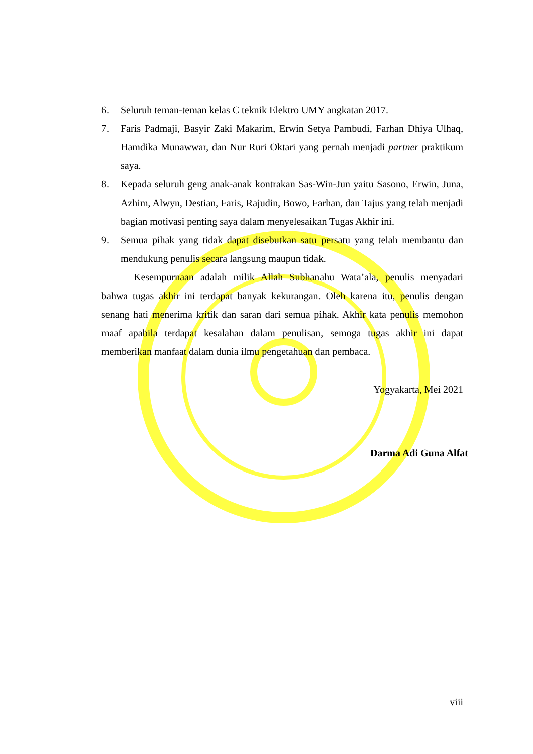6. Seluruh teman-teman kelas C teknik Elektro UMY angkatan 2017.
7. Faris Padmaji, Basyir Zaki Makarim, Erwin Setya Pambudi, Farhan Dhiya Ulhaq, Hamdika Munawwar, dan Nur Ruri Oktari yang pernah menjadi partner praktikum saya.
8. Kepada seluruh geng anak-anak kontrakan Sas-Win-Jun yaitu Sasono, Erwin, Juna, Azhim, Alwyn, Destian, Faris, Rajudin, Bowo, Farhan, dan Tajus yang telah menjadi bagian motivasi penting saya dalam menyelesaikan Tugas Akhir ini.
9. Semua pihak yang tidak dapat disebutkan satu persatu yang telah membantu dan mendukung penulis secara langsung maupun tidak.
Kesempurnaan adalah milik Allah Subhanahu Wata’ala, penulis menyadari bahwa tugas akhir ini terdapat banyak kekurangan. Oleh karena itu, penulis dengan senang hati menerima kritik dan saran dari semua pihak. Akhir kata penulis memohon maaf apabila terdapat kesalahan dalam penulisan, semoga tugas akhir ini dapat memberikan manfaat dalam dunia ilmu pengetahuan dan pembaca.
Yogyakarta, Mei 2021
Darma Adi Guna Alfat
viii